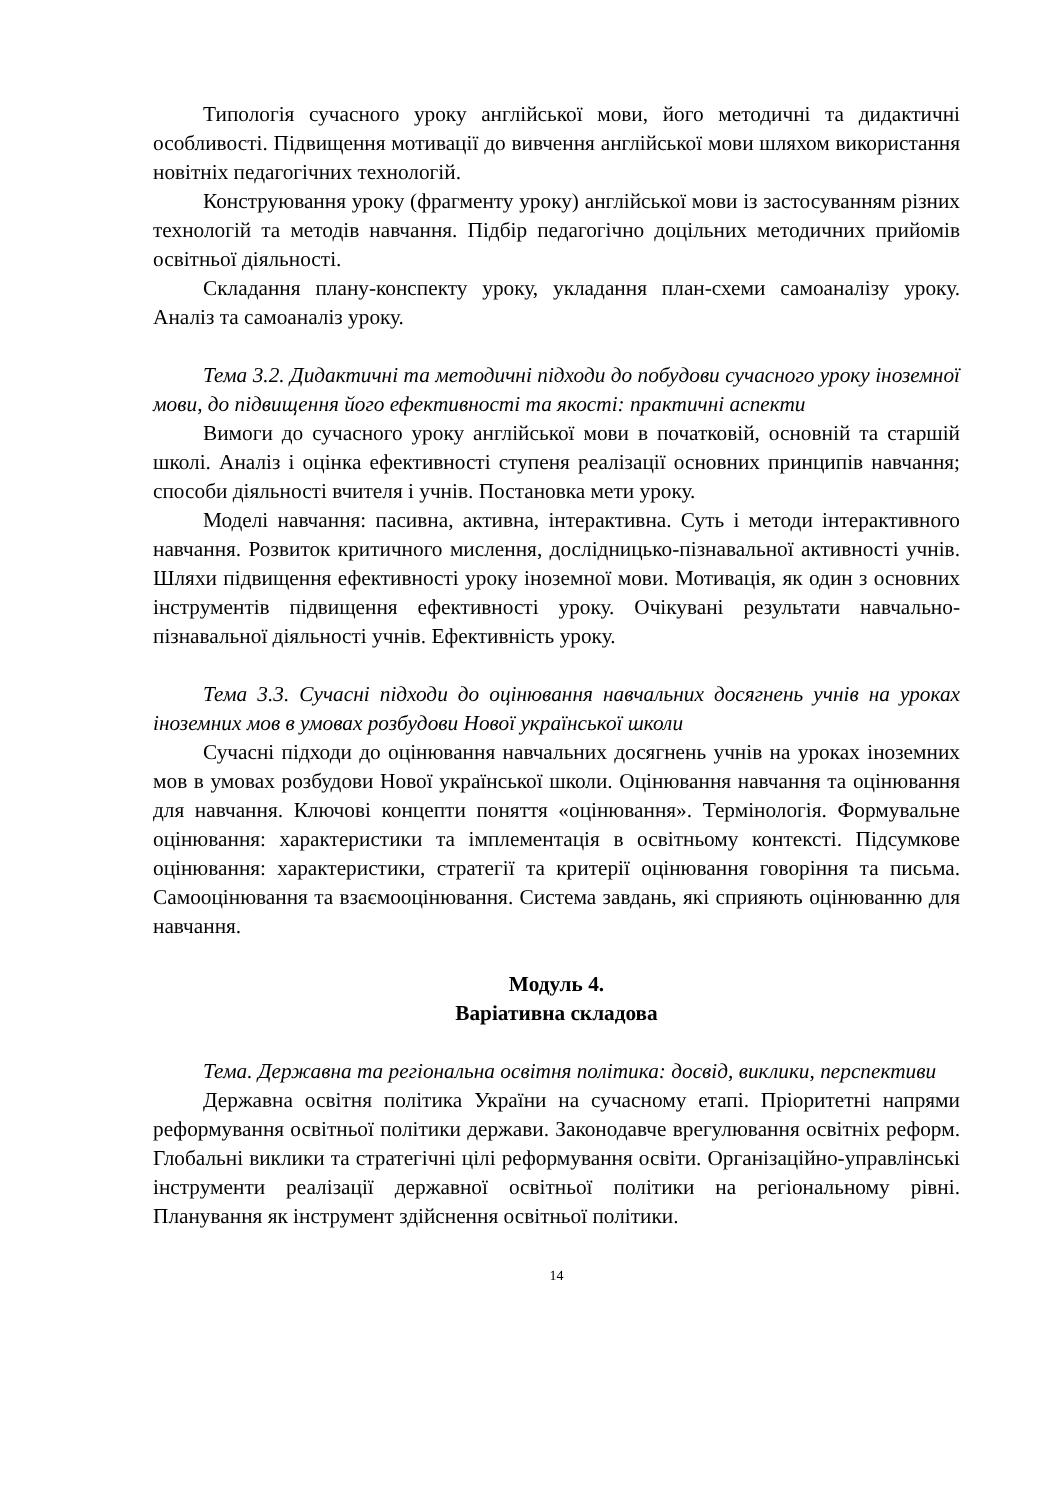Типологія сучасного уроку англійської мови, його методичні та дидактичні особливості. Підвищення мотивації до вивчення англійської мови шляхом використання новітніх педагогічних технологій.
Конструювання уроку (фрагменту уроку) англійської мови із застосуванням різних технологій та методів навчання. Підбір педагогічно доцільних методичних прийомів освітньої діяльності.
Складання плану-конспекту уроку, укладання план-схеми самоаналізу уроку. Аналіз та самоаналіз уроку.
Тема 3.2. Дидактичні та методичні підходи до побудови сучасного уроку іноземної мови, до підвищення його ефективності та якості: практичні аспекти
Вимоги до сучасного уроку англійської мови в початковій, основній та старшій школі. Аналіз і оцінка ефективності ступеня реалізації основних принципів навчання; способи діяльності вчителя і учнів. Постановка мети уроку.
Моделі навчання: пасивна, активна, інтерактивна. Суть і методи інтерактивного навчання. Розвиток критичного мислення, дослідницько-пізнавальної активності учнів. Шляхи підвищення ефективності уроку іноземної мови. Мотивація, як один з основних інструментів підвищення ефективності уроку. Очікувані результати навчально-пізнавальної діяльності учнів. Ефективність уроку.
Тема 3.3. Сучасні підходи до оцінювання навчальних досягнень учнів на уроках іноземних мов в умовах розбудови Нової української школи
Сучасні підходи до оцінювання навчальних досягнень учнів на уроках іноземних мов в умовах розбудови Нової української школи. Оцінювання навчання та оцінювання для навчання. Ключові концепти поняття «оцінювання». Термінологія. Формувальне оцінювання: характеристики та імплементація в освітньому контексті. Підсумкове оцінювання: характеристики, стратегії та критерії оцінювання говоріння та письма. Самооцінювання та взаємооцінювання. Система завдань, які сприяють оцінюванню для навчання.
Модуль 4.
Варіативна складова
Тема. Державна та регіональна освітня політика: досвід, виклики, перспективи
Державна освітня політика України на сучасному етапі. Пріоритетні напрями реформування освітньої політики держави. Законодавче врегулювання освітніх реформ. Глобальні виклики та стратегічні цілі реформування освіти. Організаційно-управлінські інструменти реалізації державної освітньої політики на регіональному рівні. Планування як інструмент здійснення освітньої політики.
14